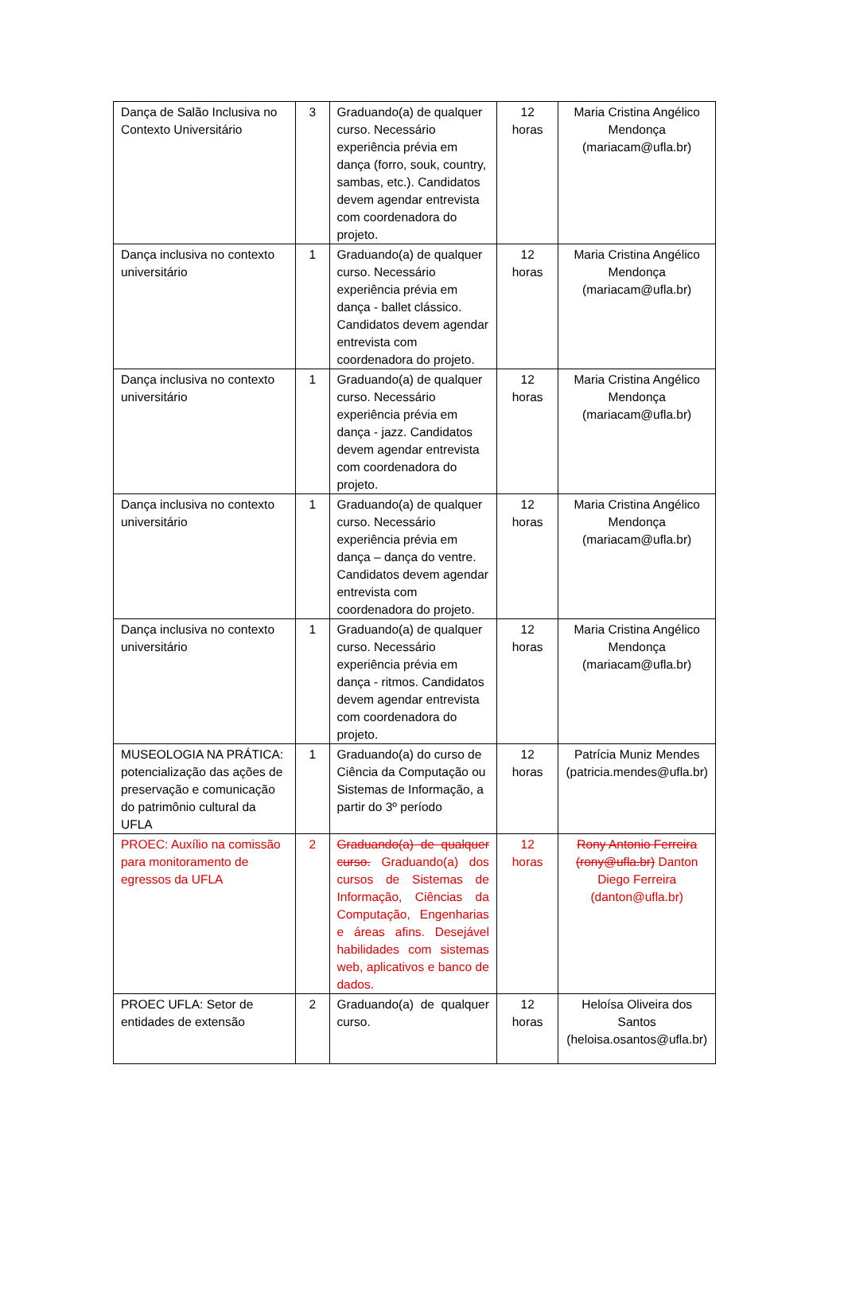| Dança de Salão Inclusiva no Contexto Universitário | 3 | Graduando(a) de qualquer curso. Necessário experiência prévia em dança (forro, souk, country, sambas, etc.). Candidatos devem agendar entrevista com coordenadora do projeto. | 12 horas | Maria Cristina Angélico Mendonça (mariacam@ufla.br) |
| Dança inclusiva no contexto universitário | 1 | Graduando(a) de qualquer curso. Necessário experiência prévia em dança - ballet clássico. Candidatos devem agendar entrevista com coordenadora do projeto. | 12 horas | Maria Cristina Angélico Mendonça (mariacam@ufla.br) |
| Dança inclusiva no contexto universitário | 1 | Graduando(a) de qualquer curso. Necessário experiência prévia em dança - jazz. Candidatos devem agendar entrevista com coordenadora do projeto. | 12 horas | Maria Cristina Angélico Mendonça (mariacam@ufla.br) |
| Dança inclusiva no contexto universitário | 1 | Graduando(a) de qualquer curso. Necessário experiência prévia em dança – dança do ventre. Candidatos devem agendar entrevista com coordenadora do projeto. | 12 horas | Maria Cristina Angélico Mendonça (mariacam@ufla.br) |
| Dança inclusiva no contexto universitário | 1 | Graduando(a) de qualquer curso. Necessário experiência prévia em dança - ritmos. Candidatos devem agendar entrevista com coordenadora do projeto. | 12 horas | Maria Cristina Angélico Mendonça (mariacam@ufla.br) |
| MUSEOLOGIA NA PRÁTICA: potencialização das ações de preservação e comunicação do patrimônio cultural da UFLA | 1 | Graduando(a) do curso de Ciência da Computação ou Sistemas de Informação, a partir do 3º período | 12 horas | Patrícia Muniz Mendes (patricia.mendes@ufla.br) |
| PROEC: Auxílio na comissão para monitoramento de egressos da UFLA | 2 | Graduando(a) de qualquer curso. Graduando(a) dos cursos de Sistemas de Informação, Ciências da Computação, Engenharias e áreas afins. Desejável habilidades com sistemas web, aplicativos e banco de dados. | 12 horas | Rony Antonio Ferreira (rony@ufla.br) Danton Diego Ferreira (danton@ufla.br) |
| PROEC UFLA: Setor de entidades de extensão | 2 | Graduando(a) de qualquer curso. | 12 horas | Heloísa Oliveira dos Santos (heloisa.osantos@ufla.br) |